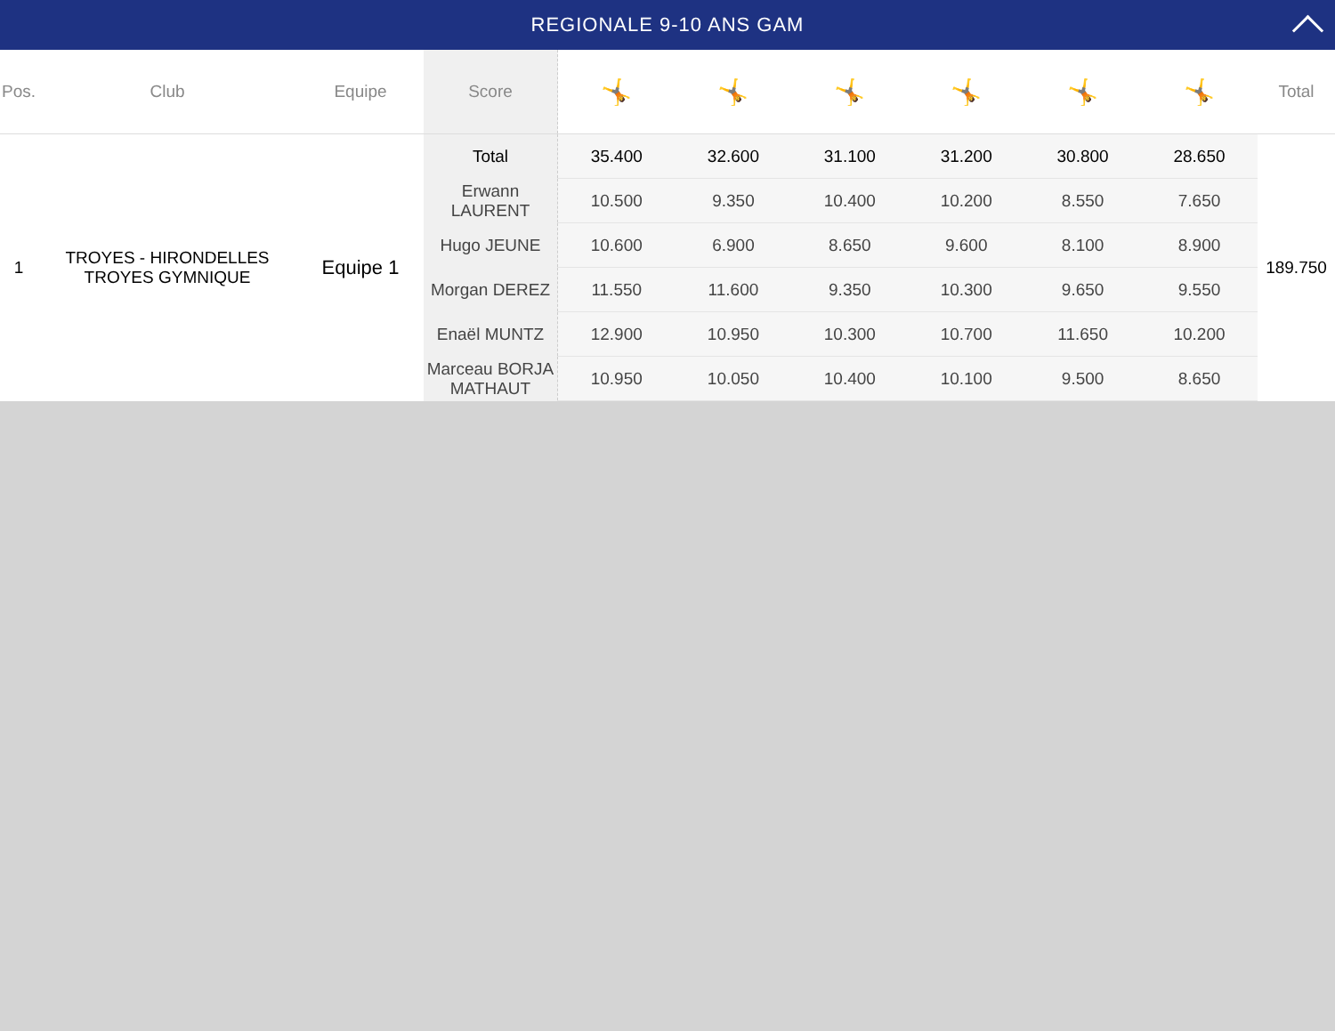REGIONALE 9-10 ANS GAM
| Pos. | Club | Equipe | Score | 🤸 | 🤸 | 🤸 | 🤸 | 🤸 | 🤸 | Total |
| --- | --- | --- | --- | --- | --- | --- | --- | --- | --- | --- |
| 1 | TROYES - HIRONDELLES TROYES GYMNIQUE | Equipe 1 | Total | 35.400 | 32.600 | 31.100 | 31.200 | 30.800 | 28.650 | 189.750 |
| | | | Erwann LAURENT | 10.500 | 9.350 | 10.400 | 10.200 | 8.550 | 7.650 | |
| | | | Hugo JEUNE | 10.600 | 6.900 | 8.650 | 9.600 | 8.100 | 8.900 | |
| | | | Morgan DEREZ | 11.550 | 11.600 | 9.350 | 10.300 | 9.650 | 9.550 | |
| | | | Enaël MUNTZ | 12.900 | 10.950 | 10.300 | 10.700 | 11.650 | 10.200 | |
| | | | Marceau BORJA MATHAUT | 10.950 | 10.050 | 10.400 | 10.100 | 9.500 | 8.650 | |